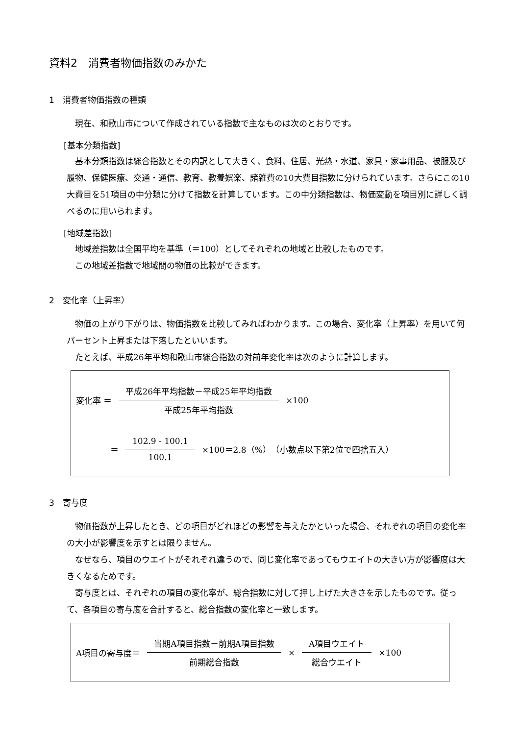資料2　消費者物価指数のみかた
1　消費者物価指数の種類
現在、和歌山市について作成されている指数で主なものは次のとおりです。
[基本分類指数]
基本分類指数は総合指数とその内訳として大きく、食料、住居、光熱・水道、家具・家事用品、被服及び履物、保健医療、交通・通信、教育、教養娯楽、諸雑費の10大費目指数に分けられています。さらにこの10大費目を51項目の中分類に分けて指数を計算しています。この中分類指数は、物価変動を項目別に詳しく調べるのに用いられます。
[地域差指数]
地域差指数は全国平均を基準（＝100）としてそれぞれの地域と比較したものです。
この地域差指数で地域間の物価の比較ができます。
2　変化率（上昇率）
物価の上がり下がりは、物価指数を比較してみればわかります。この場合、変化率（上昇率）を用いて何パーセント上昇または下落したといいます。
たとえば、平成26年平均和歌山市総合指数の対前年変化率は次のように計算します。
変化率 ＝ 平成26年平均指数－平成25年平均指数 平成25年平均指数 ×100
＝ 102.9 - 100.1 100.1 ×100＝2.8（%）　（小数点以下第2位で四捨五入）
3　寄与度
物価指数が上昇したとき、どの項目がどれほどの影響を与えたかといった場合、それぞれの項目の変化率の大小が影響度を示すとは限りません。
なぜなら、項目のウエイトがそれぞれ違うので、同じ変化率であってもウエイトの大きい方が影響度は大きくなるためです。
寄与度とは、それぞれの項目の変化率が、総合指数に対して押し上げた大きさを示したものです。従って、各項目の寄与度を合計すると、総合指数の変化率と一致します。
A項目の寄与度＝ 当期A項目指数－前期A項目指数 前期総合指数 × A項目ウエイト 総合ウエイト ×100